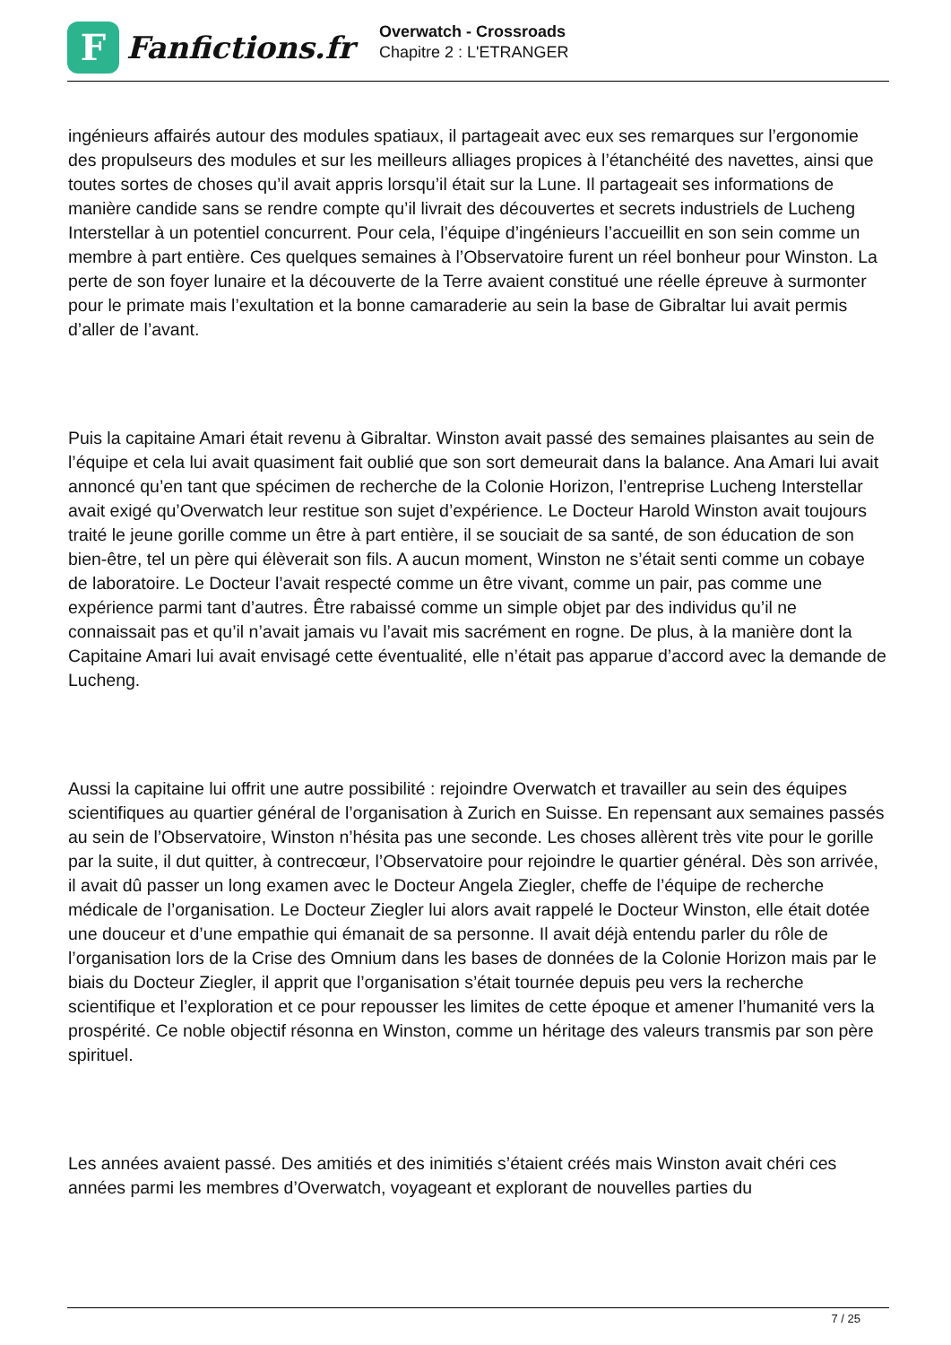F
Fanfictions.fr
Overwatch - Crossroads
Chapitre 2 : L'ETRANGER
ingénieurs affairés autour des modules spatiaux, il partageait avec eux ses remarques sur l’ergonomie des propulseurs des modules et sur les meilleurs alliages propices à l’étanchéité des navettes, ainsi que toutes sortes de choses qu’il avait appris lorsqu’il était sur la Lune. Il partageait ses informations de manière candide sans se rendre compte qu’il livrait des découvertes et secrets industriels de Lucheng Interstellar à un potentiel concurrent. Pour cela, l’équipe d’ingénieurs l’accueillit en son sein comme un membre à part entière. Ces quelques semaines à l’Observatoire furent un réel bonheur pour Winston. La perte de son foyer lunaire et la découverte de la Terre avaient constitué une réelle épreuve à surmonter pour le primate mais l’exultation et la bonne camaraderie au sein la base de Gibraltar lui avait permis d’aller de l’avant.
Puis la capitaine Amari était revenu à Gibraltar. Winston avait passé des semaines plaisantes au sein de l’équipe et cela lui avait quasiment fait oublié que son sort demeurait dans la balance. Ana Amari lui avait annoncé qu’en tant que spécimen de recherche de la Colonie Horizon, l’entreprise Lucheng Interstellar avait exigé qu’Overwatch leur restitue son sujet d’expérience. Le Docteur Harold Winston avait toujours traité le jeune gorille comme un être à part entière, il se souciait de sa santé, de son éducation de son bien-être, tel un père qui élèverait son fils. A aucun moment, Winston ne s’était senti comme un cobaye de laboratoire. Le Docteur l’avait respecté comme un être vivant, comme un pair, pas comme une expérience parmi tant d’autres. Être rabaissé comme un simple objet par des individus qu’il ne connaissait pas et qu’il n’avait jamais vu l’avait mis sacrément en rogne. De plus, à la manière dont la Capitaine Amari lui avait envisagé cette éventualité, elle n’était pas apparue d’accord avec la demande de Lucheng.
Aussi la capitaine lui offrit une autre possibilité : rejoindre Overwatch et travailler au sein des équipes scientifiques au quartier général de l’organisation à Zurich en Suisse. En repensant aux semaines passés au sein de l’Observatoire, Winston n’hésita pas une seconde. Les choses allèrent très vite pour le gorille par la suite, il dut quitter, à contrecœur, l’Observatoire pour rejoindre le quartier général. Dès son arrivée, il avait dû passer un long examen avec le Docteur Angela Ziegler, cheffe de l’équipe de recherche médicale de l’organisation. Le Docteur Ziegler lui alors avait rappelé le Docteur Winston, elle était dotée une douceur et d’une empathie qui émanait de sa personne. Il avait déjà entendu parler du rôle de l’organisation lors de la Crise des Omnium dans les bases de données de la Colonie Horizon mais par le biais du Docteur Ziegler, il apprit que l’organisation s’était tournée depuis peu vers la recherche scientifique et l’exploration et ce pour repousser les limites de cette époque et amener l’humanité vers la prospérité. Ce noble objectif résonna en Winston, comme un héritage des valeurs transmis par son père spirituel.
Les années avaient passé. Des amitiés et des inimitiés s’étaient créés mais Winston avait chéri ces années parmi les membres d’Overwatch, voyageant et explorant de nouvelles parties du
7 / 25